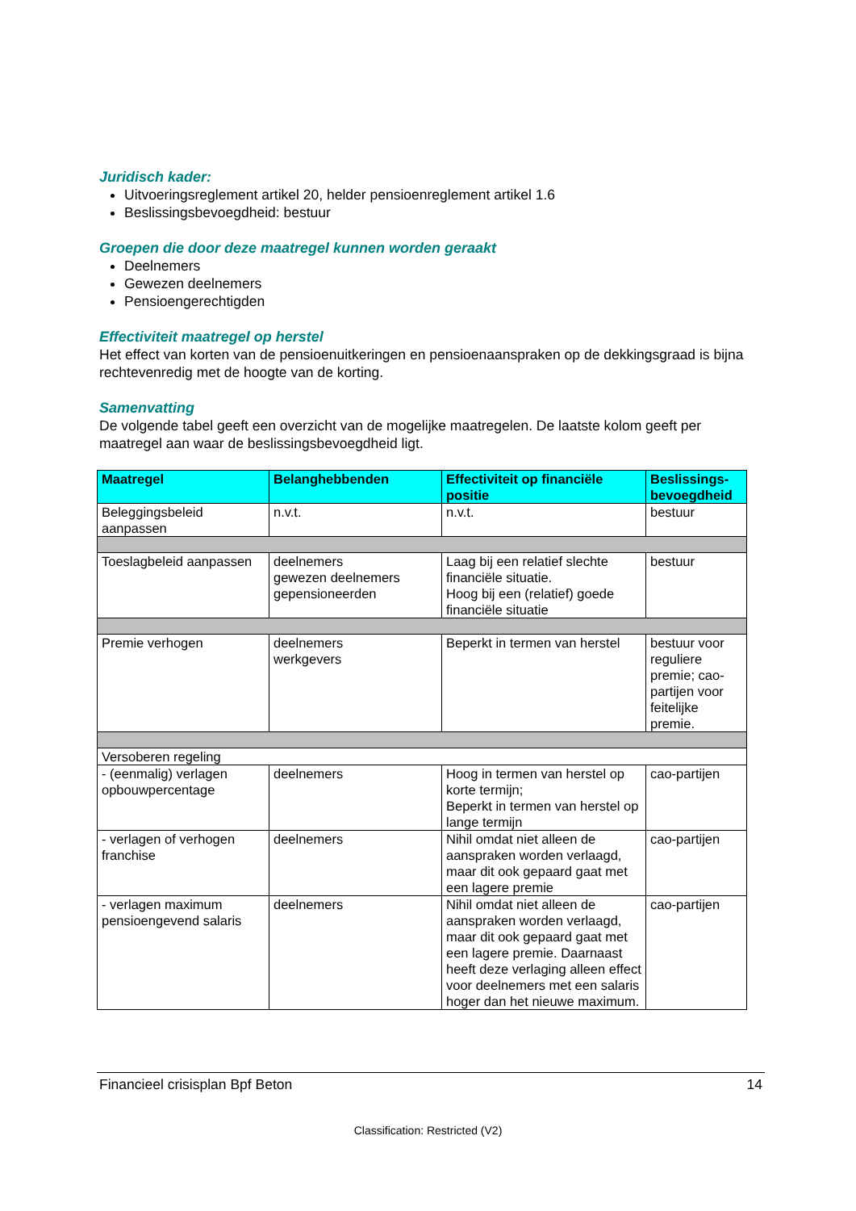Juridisch kader:
Uitvoeringsreglement artikel 20, helder pensioenreglement artikel 1.6
Beslissingsbevoegdheid: bestuur
Groepen die door deze maatregel kunnen worden geraakt
Deelnemers
Gewezen deelnemers
Pensioengerechtigden
Effectiviteit maatregel op herstel
Het effect van korten van de pensioenuitkeringen en pensioenaanspraken op de dekkingsgraad is bijna rechtevenredig met de hoogte van de korting.
Samenvatting
De volgende tabel geeft een overzicht van de mogelijke maatregelen. De laatste kolom geeft per maatregel aan waar de beslissingsbevoegdheid ligt.
| Maatregel | Belanghebbenden | Effectiviteit op financiële positie | Beslissings-bevoegdheid |
| --- | --- | --- | --- |
| Beleggingsbeleid aanpassen | n.v.t. | n.v.t. | bestuur |
| Toeslagbeleid aanpassen | deelnemers gewezen deelnemers gepensioneerden | Laag bij een relatief slechte financiële situatie. Hoog bij een (relatief) goede financiële situatie | bestuur |
| Premie verhogen | deelnemers werkgevers | Beperkt in termen van herstel | bestuur voor reguliere premie; cao-partijen voor feitelijke premie. |
| Versoberen regeling | | | |
| - (eenmalig) verlagen opbouwpercentage | deelnemers | Hoog in termen van herstel op korte termijn; Beperkt in termen van herstel op lange termijn | cao-partijen |
| - verlagen of verhogen franchise | deelnemers | Nihil omdat niet alleen de aanspraken worden verlaagd, maar dit ook gepaard gaat met een lagere premie | cao-partijen |
| - verlagen maximum pensioengevend salaris | deelnemers | Nihil omdat niet alleen de aanspraken worden verlaagd, maar dit ook gepaard gaat met een lagere premie. Daarnaast heeft deze verlaging alleen effect voor deelnemers met een salaris hoger dan het nieuwe maximum. | cao-partijen |
Financieel crisisplan Bpf Beton 14
Classification: Restricted (V2)